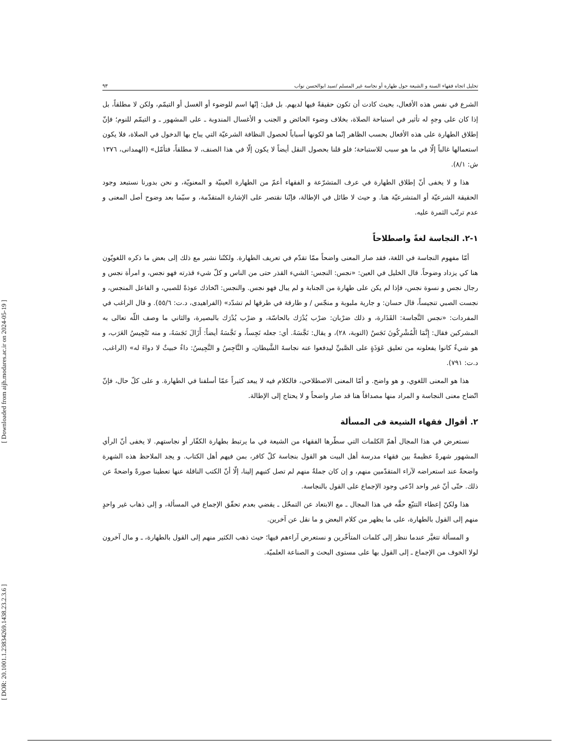[ DOR: 20.1001.1.23834269.1438.23.2.3.6 ] [ Downloaded from aijh.modares.ac.ir on 2024-05-19 ]
تحليل اتجاه فقهاء السنة و الشيعة حول طهارة أو نجاسة غير المسلم /سيد ابوالحسن نواب ٩٣
الشرع في نفس هذه الأفعال، بحيث كادت أن تكون حقيقةً فيها لديهم. بل قيل: إنّها اسم للوضوء أو الغسل أو التيمّم، ولكن لا مطلقاً، بل إذا كان على وجهٍ له تأثير في استباحة الصلاة، بخلاف وضوء الحائض و الجنب و الأغسال المندوبة ـ على المشهور ـ و التيمّم للنوم؛ فإنّ إطلاق الطهارة على هذه الأفعال بحسب الظاهر إنّما هو لكونها أسباباً لحصول النظافة الشرعيّة التي يباح بها الدخول في الصلاة، فلا يكون استعمالها غالباً إلّا في ما هو سبب للاستباحة؛ فلو قلنا بحصول النقل أيضاً لا يكون إلّا في هذا الصنف، لا مطلقاً، فتأمّل» (الهمدانى، ١٣٧٦ ش: ٨/١).
هذا و لا يخفى أنّ إطلاق الطهارة في عرف المتشرّعة و الفقهاء أعمّ من الطهارة العينيّة و المعنويّة، و نحن بدورنا نستبعد وجود الحقيقة الشرعيّة أو المتشرعيّة هنا. و حيث لا طائل في الإطالة، فإنّنا نقتصر على الإشارة المتقدّمة، و سيّما بعد وضوح أصل المعنى و عدم ترتّب الثمرة عليه.
١-٢. النجاسة لغةً واصطلاحاً
أمّا مفهوم النجاسة في اللغة، فقد صار المعنى واضحاً ممّا تقدّم في تعريف الطهارة. ولكنّنا نشير مع ذلك إلى بعض ما ذكره اللغويّون هنا كي يزداد وضوحاً. قال الخليل في العين: «نجس: النجس: الشيء القذر حتى من الناس و كلّ شيء قذرته فهو نجس، و امرأة نجس و رجال نجس و نسوة نجس، فإذا لم يكن على طهارة من الجنابة و لم يبال فهو نجس. والنجس: اتّخاذك عوذةً للصبي، و الفاعل المنجس، و نجست الصبي تنجيساً، قال حسان: و جارية ملبوبة و منجّس / و طارقة في طرقها لم تشدّد» (الفراهيدى، د.ت: ٥٥/٦). و قال الراغب في المفردات: «نجس النَّجاسة: القَذَارة، و ذلك ضرْبان: ضرْب يُدْرَك بالحاسّة، و ضرْب يُدْرَك بالبصيرة، والثاني ما وصف اللّه تعالى به المشركين فقال: إِنَّمَا الْمُشْرِكُونَ نَجَسٌ (التوبة، ٢٨)، و يقال: نَجَّسَهُ. أي: جعله نَجِساً، و نَجَّسَهُ أيضاً: أَزَالَ نَجَسَهُ، و منه تَنْجِيسُ العَرَب، و هو شيءٌ كانوا يفعلونه من تعليق عَوَذَةٍ على الصَّبيِّ ليدفعوا عنه نجاسةَ الشَّيطان، و النَّاجِسُ و النَّجِيسُ: داءٌ خبيثٌ لا دواءَ له» (الراغب، د.ت: ٧٩١).
هذا هو المعنى اللغوي، و هو واضح. و أمّا المعنى الاصطلاحي، فالكلام فيه لا يبعد كثيراً عمّا أسلفنا في الطهارة. و على كلّ حال، فإنّ اتّضاح معنى النجاسة و المراد منها مصداقاً هنا قد صار واضحاً و لا يحتاج إلى الإطالة.
٢. أقوال فقهاء الشيعة فى المسألة
نستعرض في هذا المجال أهمّ الكلمات التي سطّرها الفقهاء من الشيعة في ما يرتبط بطهارة الكفّار أو نجاستهم. لا يخفى أنّ الرأي المشهور شهرةً عظيمةً بين فقهاء مدرسة أهل البيت هو القول بنجاسة كلّ كافر، بمن فيهم أهل الكتاب. و يجد الملاحظ هذه الشهرة واضحةً عند استعراضه لآراء المتقدّمين منهم، و إن كان جملةٌ منهم لم تصل كتبهم إلينا، إلّا أنّ الكتب الناقلة عنها تعطينا صورةً واضحةً عن ذلك. حتّى أنّ غير واحد ادّعى وجود الإجماع على القول بالنجاسة.
هذا ولكنّ إعطاء التتبّع حقَّه في هذا المجال ـ مع الابتعاد عن التمحّل ـ يقضي بعدم تحقّق الإجماع في المسألة، و إلى ذهاب غير واحدٍ منهم إلى القول بالطهارة، على ما يظهر من كلام البعض و ما نقل عن آخرين.
و المسألة تتغيَّر عندما ننظر إلى كلمات المتأخّرين و نستعرض آراءهم فيها؛ حيث ذهب الكثير منهم إلى القول بالطهارة، ـ و مال آخرون لولا الخوف من الإجماع ـ إلى القول بها على مستوى البحث و الصناعة العلميّة.